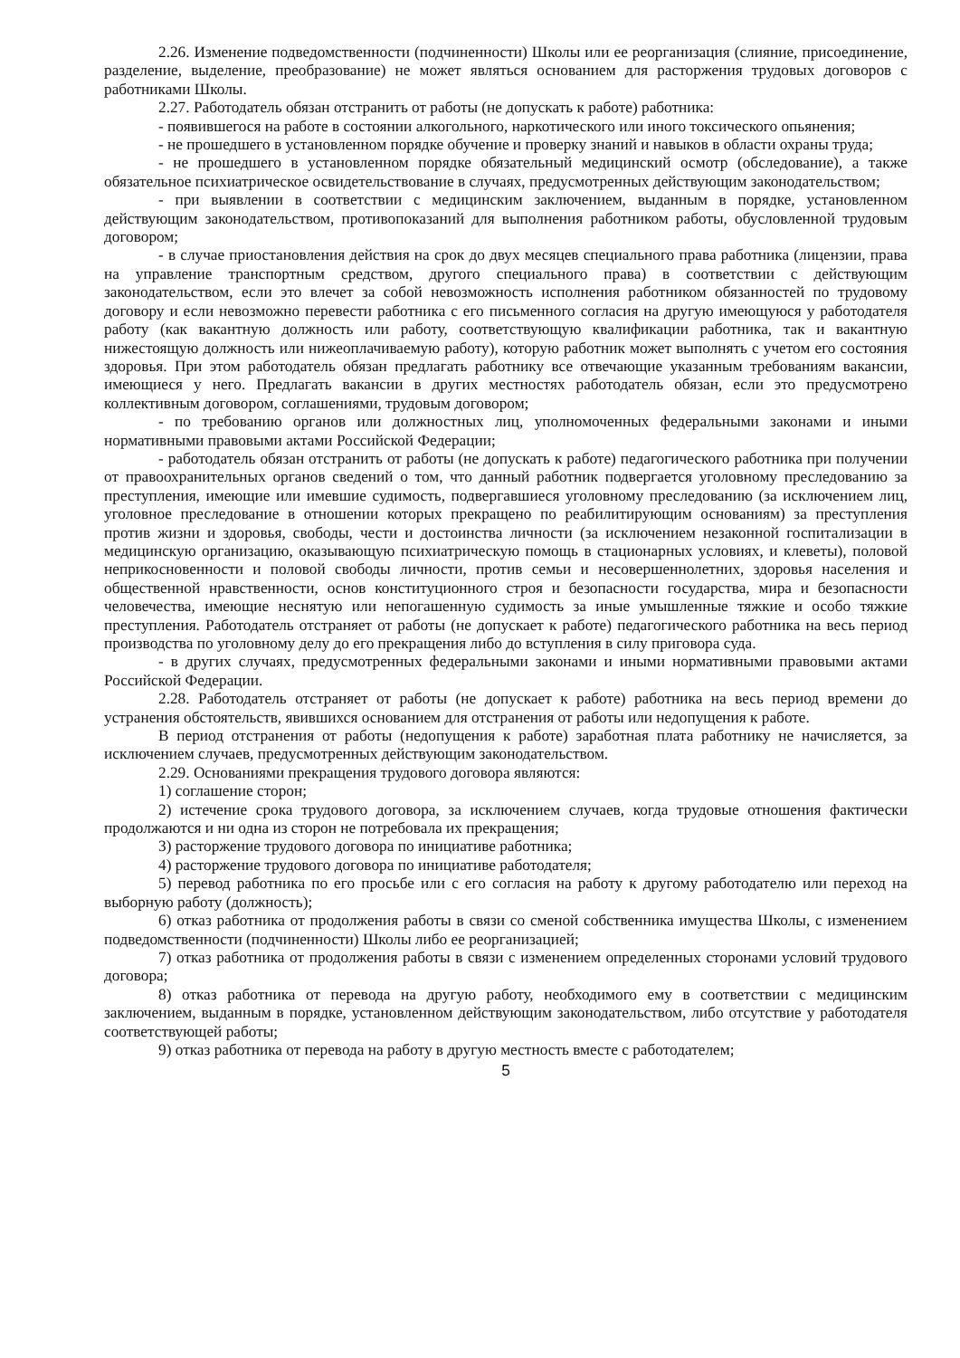2.26. Изменение подведомственности (подчиненности) Школы или ее реорганизация (слияние, присоединение, разделение, выделение, преобразование) не может являться основанием для расторжения трудовых договоров с работниками Школы.
2.27. Работодатель обязан отстранить от работы (не допускать к работе) работника:
- появившегося на работе в состоянии алкогольного, наркотического или иного токсического опьянения;
- не прошедшего в установленном порядке обучение и проверку знаний и навыков в области охраны труда;
- не прошедшего в установленном порядке обязательный медицинский осмотр (обследование), а также обязательное психиатрическое освидетельствование в случаях, предусмотренных действующим законодательством;
- при выявлении в соответствии с медицинским заключением, выданным в порядке, установленном действующим законодательством, противопоказаний для выполнения работником работы, обусловленной трудовым договором;
- в случае приостановления действия на срок до двух месяцев специального права работника (лицензии, права на управление транспортным средством, другого специального права) в соответствии с действующим законодательством, если это влечет за собой невозможность исполнения работником обязанностей по трудовому договору и если невозможно перевести работника с его письменного согласия на другую имеющуюся у работодателя работу (как вакантную должность или работу, соответствующую квалификации работника, так и вакантную нижестоящую должность или нижеоплачиваемую работу), которую работник может выполнять с учетом его состояния здоровья. При этом работодатель обязан предлагать работнику все отвечающие указанным требованиям вакансии, имеющиеся у него. Предлагать вакансии в других местностях работодатель обязан, если это предусмотрено коллективным договором, соглашениями, трудовым договором;
- по требованию органов или должностных лиц, уполномоченных федеральными законами и иными нормативными правовыми актами Российской Федерации;
- работодатель обязан отстранить от работы (не допускать к работе) педагогического работника при получении от правоохранительных органов сведений о том, что данный работник подвергается уголовному преследованию за преступления, имеющие или имевшие судимость, подвергавшиеся уголовному преследованию (за исключением лиц, уголовное преследование в отношении которых прекращено по реабилитирующим основаниям) за преступления против жизни и здоровья, свободы, чести и достоинства личности (за исключением незаконной госпитализации в медицинскую организацию, оказывающую психиатрическую помощь в стационарных условиях, и клеветы), половой неприкосновенности и половой свободы личности, против семьи и несовершеннолетних, здоровья населения и общественной нравственности, основ конституционного строя и безопасности государства, мира и безопасности человечества, имеющие неснятую или непогашенную судимость за иные умышленные тяжкие и особо тяжкие преступления. Работодатель отстраняет от работы (не допускает к работе) педагогического работника на весь период производства по уголовному делу до его прекращения либо до вступления в силу приговора суда.
- в других случаях, предусмотренных федеральными законами и иными нормативными правовыми актами Российской Федерации.
2.28. Работодатель отстраняет от работы (не допускает к работе) работника на весь период времени до устранения обстоятельств, явившихся основанием для отстранения от работы или недопущения к работе.
В период отстранения от работы (недопущения к работе) заработная плата работнику не начисляется, за исключением случаев, предусмотренных действующим законодательством.
2.29. Основаниями прекращения трудового договора являются:
1) соглашение сторон;
2) истечение срока трудового договора, за исключением случаев, когда трудовые отношения фактически продолжаются и ни одна из сторон не потребовала их прекращения;
3) расторжение трудового договора по инициативе работника;
4) расторжение трудового договора по инициативе работодателя;
5) перевод работника по его просьбе или с его согласия на работу к другому работодателю или переход на выборную работу (должность);
6) отказ работника от продолжения работы в связи со сменой собственника имущества Школы, с изменением подведомственности (подчиненности) Школы либо ее реорганизацией;
7) отказ работника от продолжения работы в связи с изменением определенных сторонами условий трудового договора;
8) отказ работника от перевода на другую работу, необходимого ему в соответствии с медицинским заключением, выданным в порядке, установленном действующим законодательством, либо отсутствие у работодателя соответствующей работы;
9) отказ работника от перевода на работу в другую местность вместе с работодателем;
5